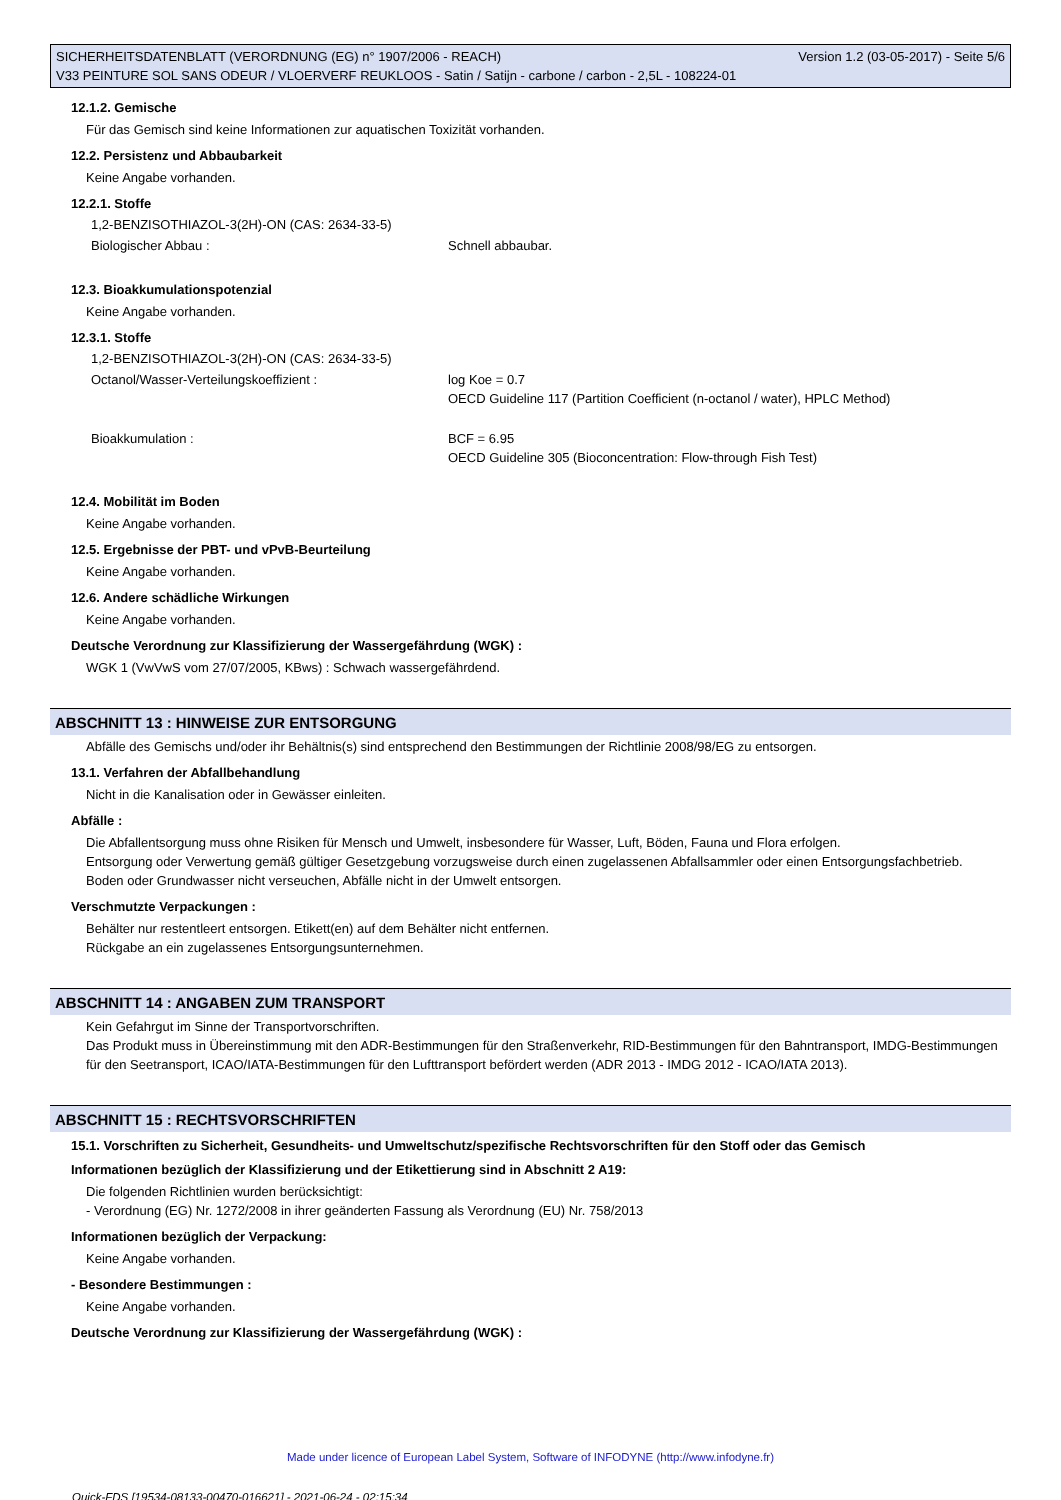SICHERHEITSDATENBLATT (VERORDNUNG (EG) n° 1907/2006 - REACH) Version 1.2 (03-05-2017) - Seite 5/6
V33 PEINTURE SOL SANS ODEUR / VLOERVERF REUKLOOS - Satin / Satijn - carbone / carbon - 2,5L - 108224-01
12.1.2. Gemische
Für das Gemisch sind keine Informationen zur aquatischen Toxizität vorhanden.
12.2. Persistenz und Abbaubarkeit
Keine Angabe vorhanden.
12.2.1. Stoffe
1,2-BENZISOTHIAZOL-3(2H)-ON (CAS: 2634-33-5)
Biologischer Abbau : Schnell abbaubar.
12.3. Bioakkumulationspotenzial
Keine Angabe vorhanden.
12.3.1. Stoffe
1,2-BENZISOTHIAZOL-3(2H)-ON (CAS: 2634-33-5)
Octanol/Wasser-Verteilungskoeffizient : log Koe = 0.7
OECD Guideline 117 (Partition Coefficient (n-octanol / water), HPLC Method)
Bioakkumulation : BCF = 6.95
OECD Guideline 305 (Bioconcentration: Flow-through Fish Test)
12.4. Mobilität im Boden
Keine Angabe vorhanden.
12.5. Ergebnisse der PBT- und vPvB-Beurteilung
Keine Angabe vorhanden.
12.6. Andere schädliche Wirkungen
Keine Angabe vorhanden.
Deutsche Verordnung zur Klassifizierung der Wassergefährdung (WGK) :
WGK 1 (VwVwS vom 27/07/2005, KBws) : Schwach wassergefährdend.
ABSCHNITT 13 : HINWEISE ZUR ENTSORGUNG
Abfälle des Gemischs und/oder ihr Behältnis(s) sind entsprechend den Bestimmungen der Richtlinie 2008/98/EG zu entsorgen.
13.1. Verfahren der Abfallbehandlung
Nicht in die Kanalisation oder in Gewässer einleiten.
Abfälle :
Die Abfallentsorgung muss ohne Risiken für Mensch und Umwelt, insbesondere für Wasser, Luft, Böden, Fauna und Flora erfolgen.
Entsorgung oder Verwertung gemäß gültiger Gesetzgebung vorzugsweise durch einen zugelassenen Abfallsammler oder einen Entsorgungsfachbetrieb.
Boden oder Grundwasser nicht verseuchen, Abfälle nicht in der Umwelt entsorgen.
Verschmutzte Verpackungen :
Behälter nur restentleert entsorgen. Etikett(en) auf dem Behälter nicht entfernen.
Rückgabe an ein zugelassenes Entsorgungsunternehmen.
ABSCHNITT 14 : ANGABEN ZUM TRANSPORT
Kein Gefahrgut im Sinne der Transportvorschriften.
Das Produkt muss in Übereinstimmung mit den ADR-Bestimmungen für den Straßenverkehr, RID-Bestimmungen für den Bahntransport, IMDG-Bestimmungen für den Seetransport, ICAO/IATA-Bestimmungen für den Lufttransport befördert werden (ADR 2013 - IMDG 2012 - ICAO/IATA 2013).
ABSCHNITT 15 : RECHTSVORSCHRIFTEN
15.1. Vorschriften zu Sicherheit, Gesundheits- und Umweltschutz/spezifische Rechtsvorschriften für den Stoff oder das Gemisch
Informationen bezüglich der Klassifizierung und der Etikettierung sind in Abschnitt 2 A19:
Die folgenden Richtlinien wurden berücksichtigt:
- Verordnung (EG) Nr. 1272/2008 in ihrer geänderten Fassung als Verordnung (EU) Nr. 758/2013
Informationen bezüglich der Verpackung:
Keine Angabe vorhanden.
- Besondere Bestimmungen :
Keine Angabe vorhanden.
Deutsche Verordnung zur Klassifizierung der Wassergefährdung (WGK) :
Made under licence of European Label System, Software of INFODYNE (http://www.infodyne.fr)
Quick-FDS [19534-08133-00470-016621] - 2021-06-24 - 02:15:34